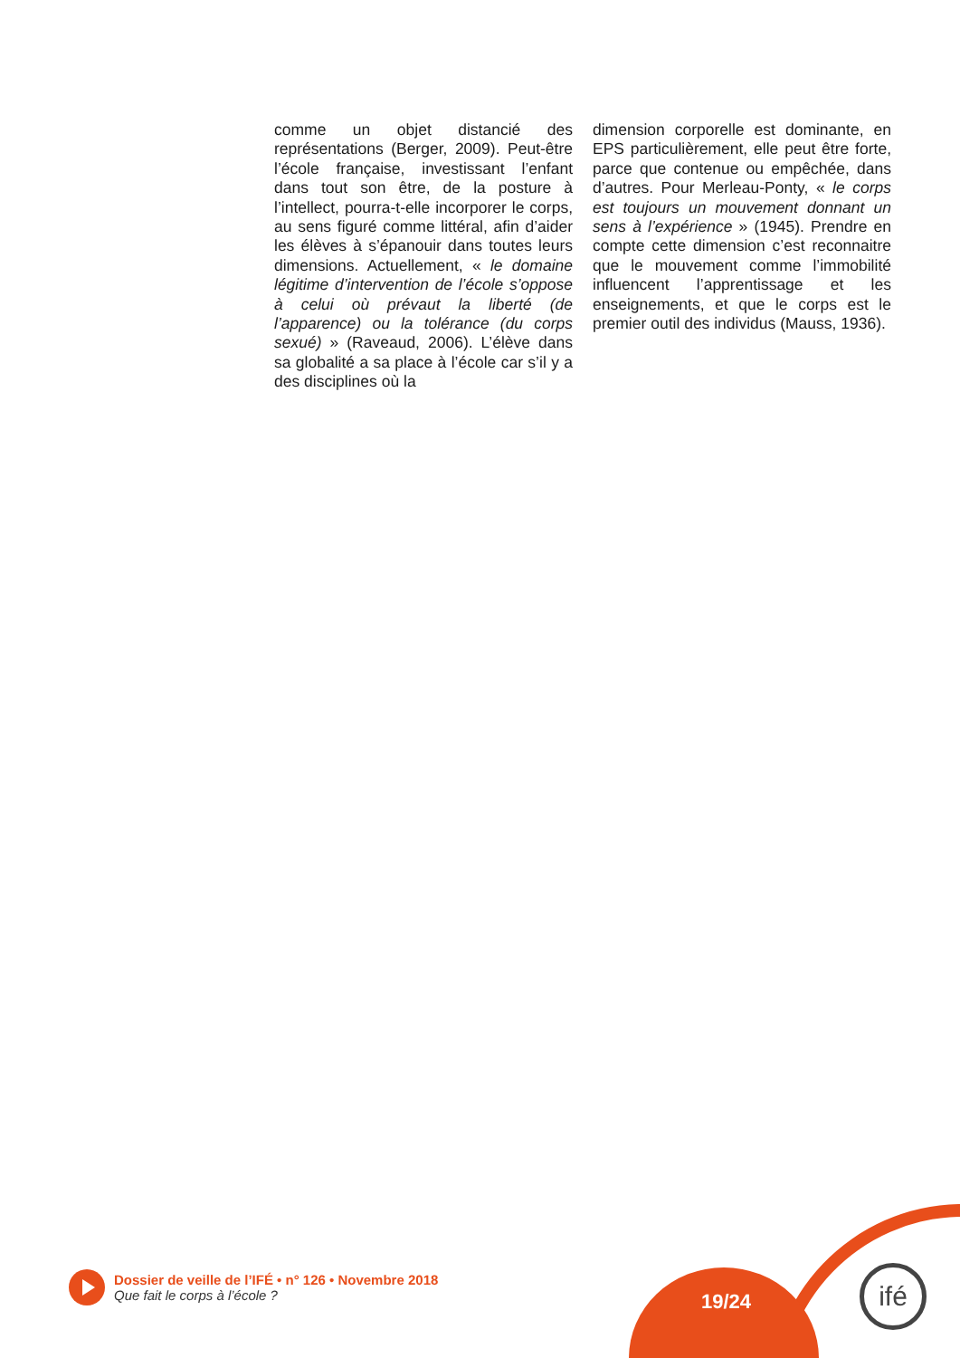comme un objet distancié des représentations (Berger, 2009). Peut-être l’école française, investissant l’enfant dans tout son être, de la posture à l’intellect, pourra-t-elle incorporer le corps, au sens figuré comme littéral, afin d’aider les élèves à s’épanouir dans toutes leurs dimensions. Actuellement, « le domaine légitime d’intervention de l’école s’oppose à celui où prévaut la liberté (de l’apparence) ou la tolérance (du corps sexué) » (Raveaud, 2006). L’élève dans sa globalité a sa place à l’école car s’il y a des disciplines où la
dimension corporelle est dominante, en EPS particulièrement, elle peut être forte, parce que contenue ou empêchée, dans d’autres. Pour Merleau-Ponty, « le corps est toujours un mouvement donnant un sens à l’expérience » (1945). Prendre en compte cette dimension c’est reconnaitre que le mouvement comme l’immobilité influencent l’apprentissage et les enseignements, et que le corps est le premier outil des individus (Mauss, 1936).
Dossier de veille de l’IFÉ • n° 126 • Novembre 2018
Que fait le corps à l’école ?
19/24
ifé